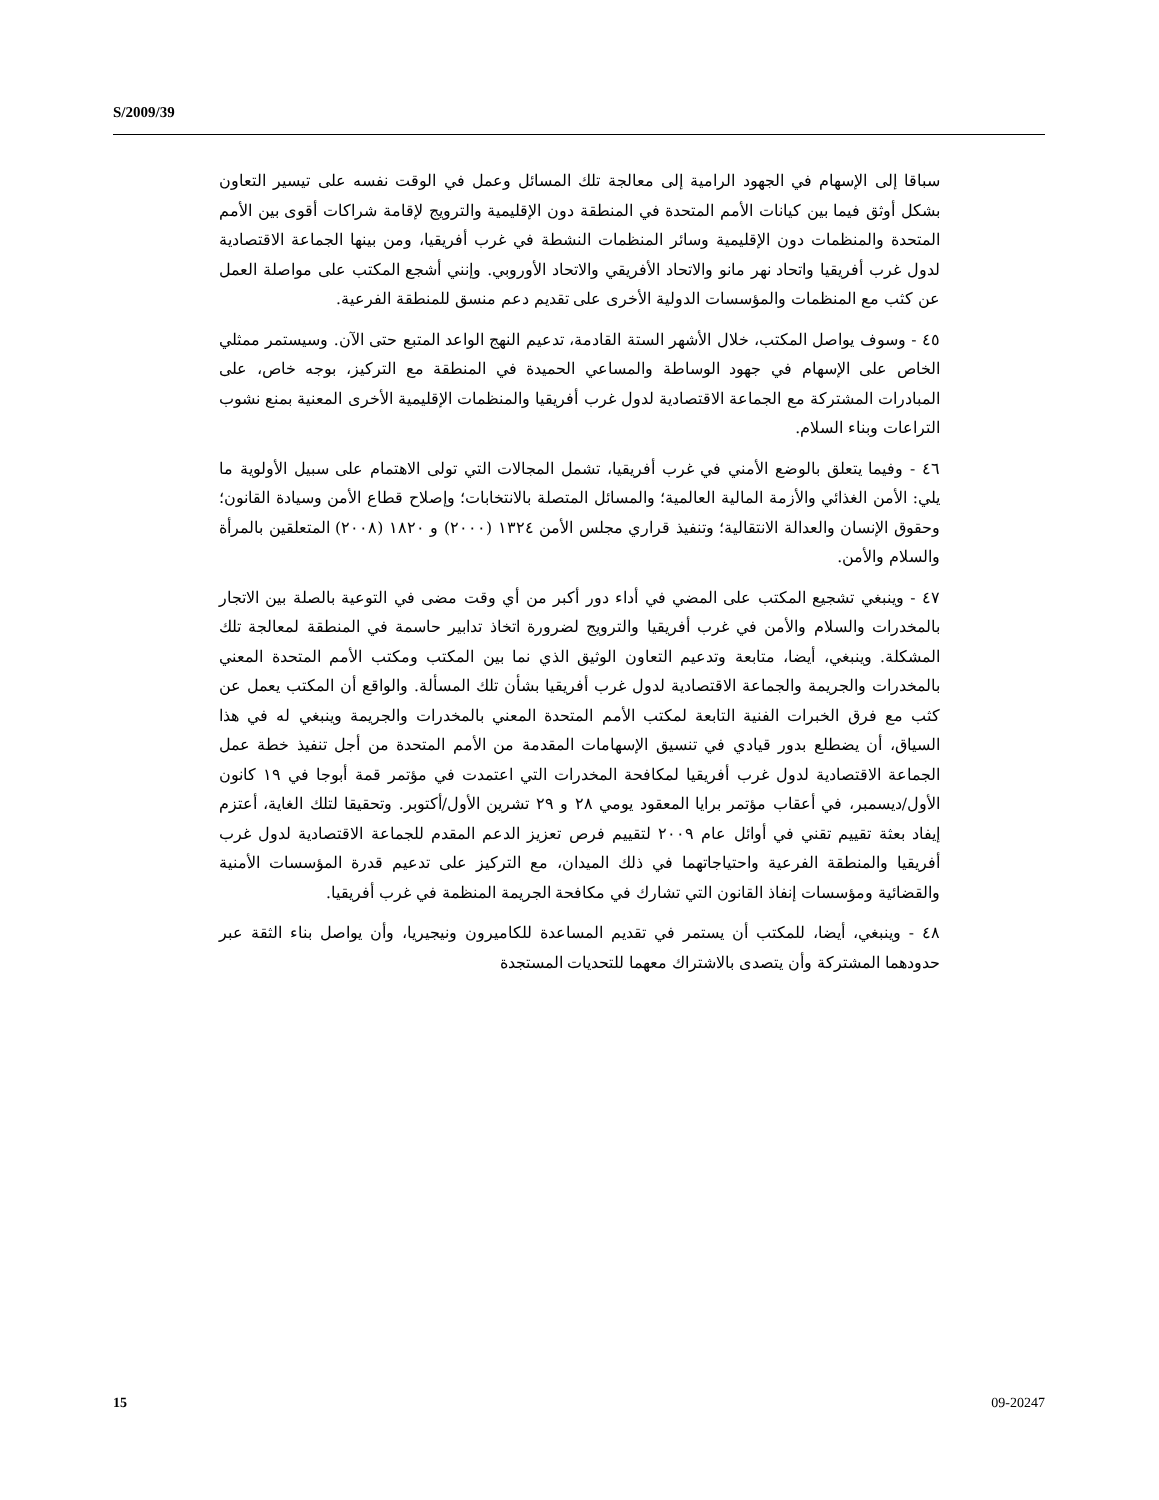S/2009/39
سباقا إلى الإسهام في الجهود الرامية إلى معالجة تلك المسائل وعمل في الوقت نفسه على تيسير التعاون بشكل أوثق فيما بين كيانات الأمم المتحدة في المنطقة دون الإقليمية والترويج لإقامة شراكات أقوى بين الأمم المتحدة والمنظمات دون الإقليمية وسائر المنظمات النشطة في غرب أفريقيا، ومن بينها الجماعة الاقتصادية لدول غرب أفريقيا واتحاد نهر مانو والاتحاد الأفريقي والاتحاد الأوروبي. وإنني أشجع المكتب على مواصلة العمل عن كثب مع المنظمات والمؤسسات الدولية الأخرى على تقديم دعم منسق للمنطقة الفرعية.
٤٥ - وسوف يواصل المكتب، خلال الأشهر الستة القادمة، تدعيم النهج الواعد المتبع حتى الآن. وسيستمر ممثلي الخاص على الإسهام في جهود الوساطة والمساعي الحميدة في المنطقة مع التركيز، بوجه خاص، على المبادرات المشتركة مع الجماعة الاقتصادية لدول غرب أفريقيا والمنظمات الإقليمية الأخرى المعنية بمنع نشوب التراعات وبناء السلام.
٤٦ - وفيما يتعلق بالوضع الأمني في غرب أفريقيا، تشمل المجالات التي تولى الاهتمام على سبيل الأولوية ما يلي: الأمن الغذائي والأزمة المالية العالمية؛ والمسائل المتصلة بالانتخابات؛ وإصلاح قطاع الأمن وسيادة القانون؛ وحقوق الإنسان والعدالة الانتقالية؛ وتنفيذ قراري مجلس الأمن ١٣٢٤ (٢٠٠٠) و ١٨٢٠ (٢٠٠٨) المتعلقين بالمرأة والسلام والأمن.
٤٧ - وينبغي تشجيع المكتب على المضي في أداء دور أكبر من أي وقت مضى في التوعية بالصلة بين الاتجار بالمخدرات والسلام والأمن في غرب أفريقيا والترويج لضرورة اتخاذ تدابير حاسمة في المنطقة لمعالجة تلك المشكلة. وينبغي، أيضا، متابعة وتدعيم التعاون الوثيق الذي نما بين المكتب ومكتب الأمم المتحدة المعني بالمخدرات والجريمة والجماعة الاقتصادية لدول غرب أفريقيا بشأن تلك المسألة. والواقع أن المكتب يعمل عن كثب مع فرق الخبرات الفنية التابعة لمكتب الأمم المتحدة المعني بالمخدرات والجريمة وينبغي له في هذا السياق، أن يضطلع بدور قيادي في تنسيق الإسهامات المقدمة من الأمم المتحدة من أجل تنفيذ خطة عمل الجماعة الاقتصادية لدول غرب أفريقيا لمكافحة المخدرات التي اعتمدت في مؤتمر قمة أبوجا في ١٩ كانون الأول/ديسمبر، في أعقاب مؤتمر برايا المعقود يومي ٢٨ و ٢٩ تشرين الأول/أكتوبر. وتحقيقا لتلك الغاية، أعتزم إيفاد بعثة تقييم تقني في أوائل عام ٢٠٠٩ لتقييم فرص تعزيز الدعم المقدم للجماعة الاقتصادية لدول غرب أفريقيا والمنطقة الفرعية واحتياجاتهما في ذلك الميدان، مع التركيز على تدعيم قدرة المؤسسات الأمنية والقضائية ومؤسسات إنفاذ القانون التي تشارك في مكافحة الجريمة المنظمة في غرب أفريقيا.
٤٨ - وينبغي، أيضا، للمكتب أن يستمر في تقديم المساعدة للكاميرون ونيجيريا، وأن يواصل بناء الثقة عبر حدودهما المشتركة وأن يتصدى بالاشتراك معهما للتحديات المستجدة
15 09-20247